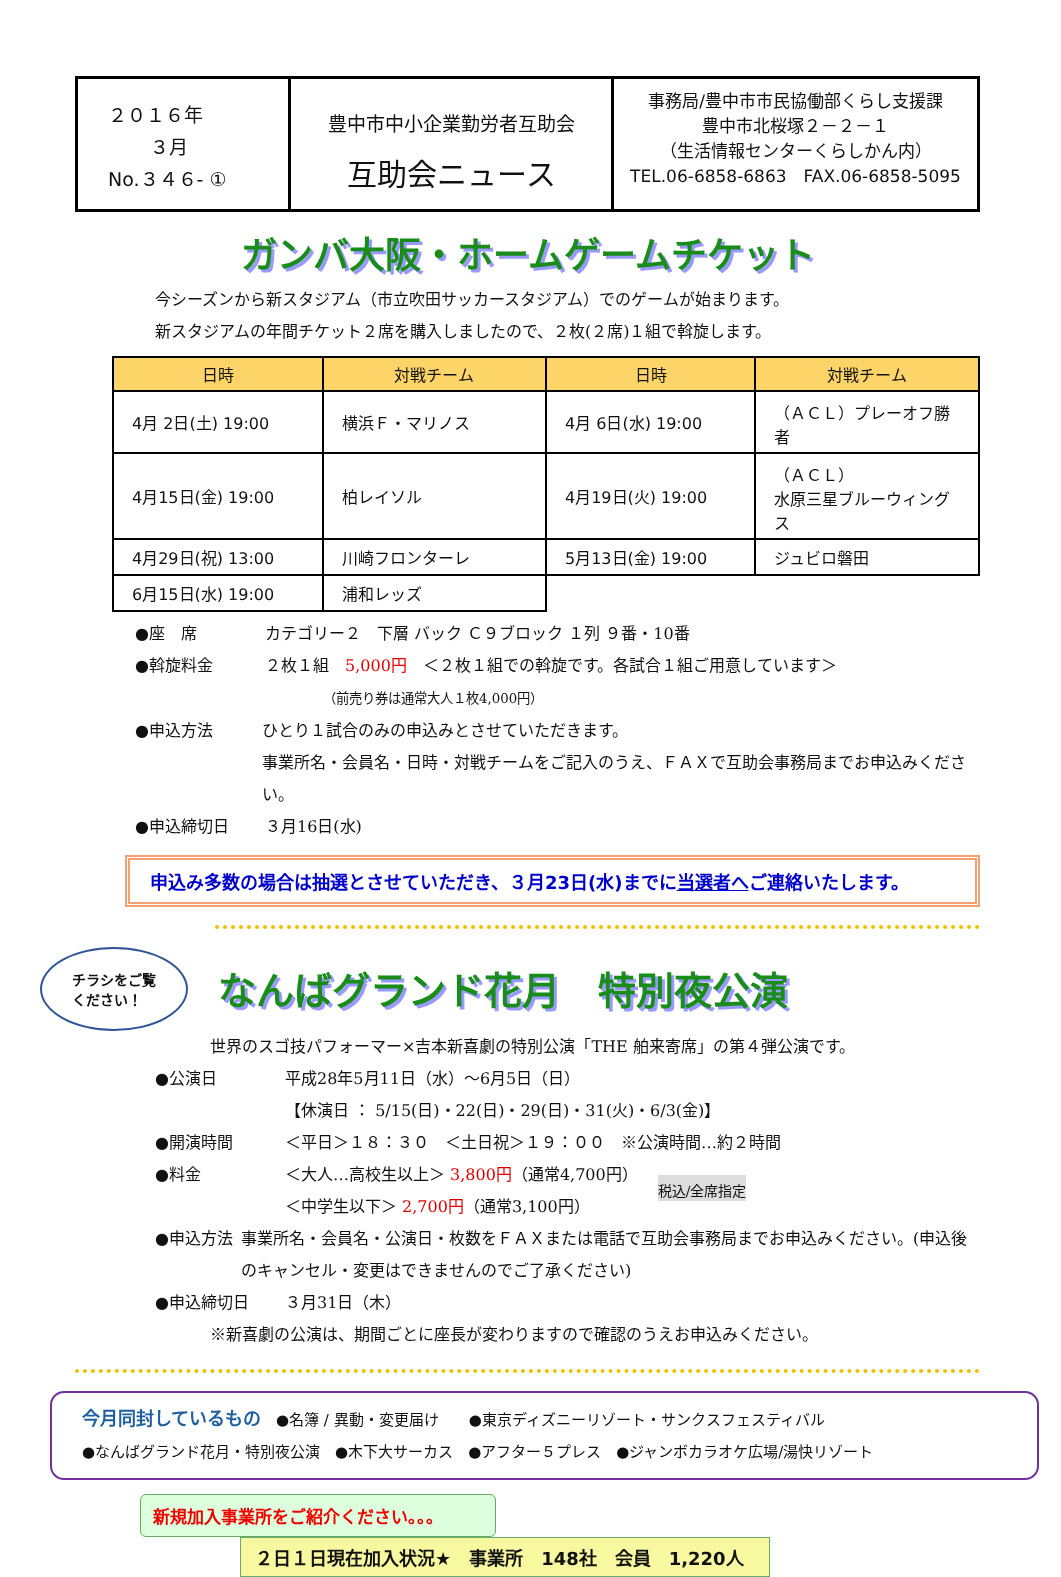２０１６年
３月
No.３４６- ①
豊中市中小企業勤労者互助会
互助会ニュース
事務局/豊中市市民協働部くらし支援課
豊中市北桜塚２－２－１
（生活情報センターくらしかん内）
TEL.06-6858-6863　FAX.06-6858-5095
ガンバ大阪・ホームゲームチケット
今シーズンから新スタジアム（市立吹田サッカースタジアム）でのゲームが始まります。
新スタジアムの年間チケット２席を購入しましたので、２枚(２席)１組で斡旋します。
| 日時 | 対戦チーム | 日時 | 対戦チーム |
| --- | --- | --- | --- |
| 4月 2日(土) 19:00 | 横浜Ｆ・マリノス | 4月 6日(水) 19:00 | （ＡＣＬ）プレーオフ勝者 |
| 4月15日(金) 19:00 | 柏レイソル | 4月19日(火) 19:00 | （ＡＣＬ） 水原三星ブルーウィングス |
| 4月29日(祝) 13:00 | 川崎フロンターレ | 5月13日(金) 19:00 | ジュビロ磐田 |
| 6月15日(水) 19:00 | 浦和レッズ | | |
●座　席 カテゴリー２　下層 バック Ｃ９ブロック １列 ９番・10番
●斡旋料金 ２枚１組　5,000円　＜２枚１組での斡旋です。各試合１組ご用意しています＞
　　　　　（前売り券は通常大人１枚4,000円）
●申込方法 ひとり１試合のみの申込みとさせていただきます。
事業所名・会員名・日時・対戦チームをご記入のうえ、ＦＡＸで互助会事務局までお申込みください。
●申込締切日 ３月16日(水)
申込み多数の場合は抽選とさせていただき、３月23日(水)までに当選者へご連絡いたします。
チラシをご覧
ください！
なんばグランド花月　特別夜公演
世界のスゴ技パフォーマー×吉本新喜劇の特別公演「THE 舶来寄席」の第４弾公演です。
●公演日 平成28年5月11日（水）～6月5日（日）
【休演日 ： 5/15(日)・22(日)・29(日)・31(火)・6/3(金)】
●開演時間 ＜平日＞１８：３０　＜土日祝＞１９：００　※公演時間…約２時間
●料金 ＜大人…高校生以上＞ 3,800円（通常4,700円）
＜中学生以下＞ 2,700円（通常3,100円） 税込/全席指定
●申込方法 事業所名・会員名・公演日・枚数をＦＡＸまたは電話で互助会事務局までお申込みください。(申込後のキャンセル・変更はできませんのでご了承ください)
●申込締切日 ３月31日（木）
※新喜劇の公演は、期間ごとに座長が変わりますので確認のうえお申込みください。
今月同封しているもの　●名簿 / 異動・変更届け　　●東京ディズニーリゾート・サンクスフェスティバル
●なんばグランド花月・特別夜公演　●木下大サーカス　●アフター５プレス　●ジャンボカラオケ広場/湯快リゾート
新規加入事業所をご紹介ください。。。
２日１日現在加入状況★　事業所　148社　会員　1,220人